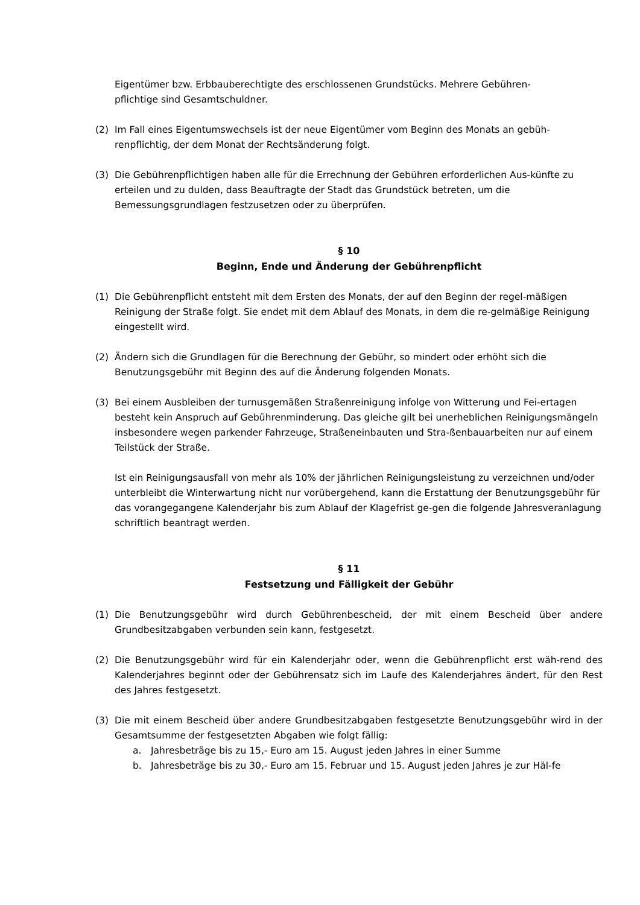Eigentümer bzw. Erbbauberechtigte des erschlossenen Grundstücks. Mehrere Gebühren-
pflichtige sind Gesamtschuldner.
(2) Im Fall eines Eigentumswechsels ist der neue Eigentümer vom Beginn des Monats an gebüh-renpflichtig, der dem Monat der Rechtsänderung folgt.
(3) Die Gebührenpflichtigen haben alle für die Errechnung der Gebühren erforderlichen Aus-künfte zu erteilen und zu dulden, dass Beauftragte der Stadt das Grundstück betreten, um die Bemessungsgrundlagen festzusetzen oder zu überprüfen.
§ 10
Beginn, Ende und Änderung der Gebührenpflicht
(1) Die Gebührenpflicht entsteht mit dem Ersten des Monats, der auf den Beginn der regel-mäßigen Reinigung der Straße folgt. Sie endet mit dem Ablauf des Monats, in dem die re-gelmäßige Reinigung eingestellt wird.
(2) Ändern sich die Grundlagen für die Berechnung der Gebühr, so mindert oder erhöht sich die Benutzungsgebühr mit Beginn des auf die Änderung folgenden Monats.
(3) Bei einem Ausbleiben der turnusgemäßen Straßenreinigung infolge von Witterung und Fei-ertagen besteht kein Anspruch auf Gebührenminderung. Das gleiche gilt bei unerheblichen Reinigungsmängeln insbesondere wegen parkender Fahrzeuge, Straßeneinbauten und Stra-ßenbauarbeiten nur auf einem Teilstück der Straße.
Ist ein Reinigungsausfall von mehr als 10% der jährlichen Reinigungsleistung zu verzeichnen und/oder unterbleibt die Winterwartung nicht nur vorübergehend, kann die Erstattung der Benutzungsgebühr für das vorangegangene Kalenderjahr bis zum Ablauf der Klagefrist ge-gen die folgende Jahresveranlagung schriftlich beantragt werden.
§ 11
Festsetzung und Fälligkeit der Gebühr
(1) Die Benutzungsgebühr wird durch Gebührenbescheid, der mit einem Bescheid über andere Grundbesitzabgaben verbunden sein kann, festgesetzt.
(2) Die Benutzungsgebühr wird für ein Kalenderjahr oder, wenn die Gebührenpflicht erst wäh-rend des Kalenderjahres beginnt oder der Gebührensatz sich im Laufe des Kalenderjahres ändert, für den Rest des Jahres festgesetzt.
(3) Die mit einem Bescheid über andere Grundbesitzabgaben festgesetzte Benutzungsgebühr wird in der Gesamtsumme der festgesetzten Abgaben wie folgt fällig:
a. Jahresbeträge bis zu 15,- Euro am 15. August jeden Jahres in einer Summe
b. Jahresbeträge bis zu 30,- Euro am 15. Februar und 15. August jeden Jahres je zur Häl-fe